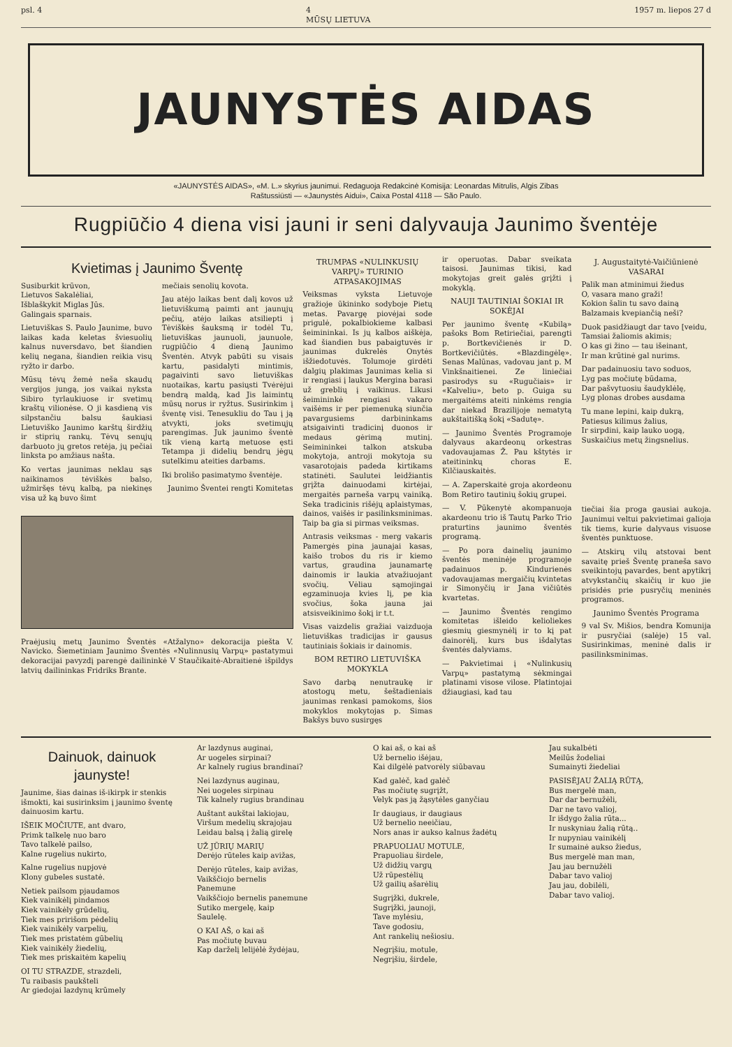psl. 4 4
MŪSŲ LIETUVA 1957 m. liepos 27 d
JAUNYSTĖS AIDAS
«JAUNYSTĖS AIDAS», «M. L.» skyrius jaunimui. Redaguoja Redakcinė Komisija: Leonardas Mitrulis, Algis Zibas
Raštussiūsti — «Jaunystės Aidui», Caixa Postal 4118 — São Paulo.
Rugpiūčio 4 diena visi jauni ir seni dalyvauja Jaunimo šventėje
Kvietimas į Jaunimo Šventę
Susiburkit krūvon,
Lietuvos Sakalėliai,
Išblaškykit Miglas Jūs.
Galingais sparnais.
Lietuviškas S. Paulo Jaunime, buvo laikas kada keletas šviesuolių kalnus nuversdavo, bet šiandien kelių negana, šiandien reikia visų ryžto ir darbo.
Mūsų tėvų žemė neša skaudų vergijos jungą, jos vaikai nyksta Sibiro tyrlaukiuose ir svetimų kraštų vilionėse. O ji kasdieną vis silpstančiu balsu šaukiasi Lietuviško Jaunimo karštų širdžių ir stiprių rankų. Tėvų senųjų darbuoto jų gretos retėja, jų pečiai linksta po amžiaus našta.
Ko vertas jaunimas neklau sąs naikinamos tėviškės balso, užmiršęs tėvų kalbą, pa niekinęs visa už ką buvo šimt
mečiais senolių kovota.
Jau atėjo laikas bent dalį kovos už lietuviškumą paimti ant jaunųjų pečių, atėjo laikas atsiliepti į Tėviškės šauksmą ir todėl Tu, lietuviškas jaunuoli, jaunuole, rugpiūčio 4 dieną Jaunimo Šventėn. Atvyk pabūti su visais kartu, pasidalyti mintimis, pagaivinti savo lietuviškas nuotaikas, kartu pasiųsti Tvėrėjui bendrą maldą, kad Jis laimintų mūsų norus ir ryžtus. Susirinkim į šventę visi. Tenesukliu do Tau į ją atvykti, joks svetimųjų parengimas. Juk jaunimo šventė tik vieną kartą metuose ęsti Tetampa ji didelių bendrų jėgų sutelkimu ateities darbams.
Iki brolišo pasimatymo šventėje.
Jaunimo Šventei rengti Komitetas
Praėjusių metų Jaunimo Šventės «Atžalyno» dekoracija piešta V. Navicko. Šiemetiniam Jaunimo Šventės «Nulinnusių Varpų» pastatymui dekoracijai pavyzdį parengė dailininkė V Staučikaitė-Abraitienė išpildys latvių dailininkas Fridriks Brante.
TRUMPAS «NULINKUSIŲ VARPŲ» TURINIO ATPASAKOJIMAS
Veiksmas vyksta Lietuvoje gražioje ūkininko sodyboje Pietų metas. Pavargę piovėjai sode prigulė, pokalbiokieme kalbasi šeimininkai. Is jų kalbos aiškėja, kad šiandien bus pabaigtuvės ir jaunimas dukrelės Onytės išžiedotuvės. Tolumoje girdėti dalgių plakimas Jaunimas kelia si ir rengiasi į laukus Mergina barasi už greblių į vaikinus. Likusi šeimininkė rengiasi vakaro vaišėms ir per piemenuką siunčia pavargusiems darbininkams atsigaivinti tradicinį duonos ir medaus gėrimą mutinį. Seimininkei talkon atskuba mokytoja, antroji mokytoja su vasarotojais padeda kirtikams statinėti. Saulutei leidžiantis grįžta dainuodami kirtėjai, mergaitės parneša varpų vainiką. Seka tradicinis rišėjų aplaistymas, dainos, vaišės ir pasilinksminimas. Taip ba gia si pirmas veiksmas.
Antrasis veiksmas - merg vakaris Pamergės pina jaunajai kasas, kaišo trobos du ris ir kiemo vartus, graudina jaunamartę dainomis ir laukia atvažiuojant svočių. Vėliau sąmojingai egzaminuoja kvies lį, pe kia svočius, šoka jauna jai atsisveikinimo šokį ir t.t.
Visas vaizdelis gražiai vaizduoja lietuviškas tradicijas ir gausus tautiniais šokiais ir dainomis.
BOM RETIRO LIETUVIŠKA MOKYKLA
Savo darbą nenutraukę ir atostogų metu, šeštadieniais jaunimas renkasi pamokoms, šios mokyklos mokytojas p. Simas Bakšys buvo susirgęs
ir operuotas. Dabar sveikata taisosi. Jaunimas tikisi, kad mokytojas greit galės grįžti į mokyklą.
NAUJI TAUTINIAI ŠOKIAI IR SOKĖJAI
Per jaunimo šventę «Kubilą» pašoks Bom Retiriečiai, parengti p. Bortkevičienės ir D. Bortkevičiūtės. «Blazdingėlę». Senas Malūnas, vadovau jant p. M Vinkšnaitienei. Ze liniečiai pasirodys su «Rugučiais» ir «Kalveliu», beto p. Guiga su mergaitėms ateiti ninkėms rengia dar niekad Brazilijoje nematytą aukštaitišką šokį «Sadutę».
— Jaunimo Šventės Programoje dalyvaus akardeonų orkestras vadovaujamas Ž. Pau kštytės ir ateitininkų choras E. Kilčiauskaitės.
— A. Zaperskaitė groja akordeonu Bom Retiro tautinių šokių grupei.
— V. Pūkenytė akompanuoja akardeonu trio iš Tautų Parko Trio praturtins jaunimo šventės programą.
— Po pora dainelių jaunimo šventės meninėje programoje padainuos p. Kindurienės vadovaujamas mergaičių kvintetas ir Simonyčių ir Jana vičiūtės kvartetas.
— Jaunimo Šventės rengimo komitetas išleido kelioliekes giesmių giesmynėlį ir to kį pat dainorėlį, kurs bus išdalytas šventės dalyviams.
— Pakvietimai į «Nulinkusių Varpų» pastatymą sėkmingai platinami visose vilose. Platintojai džiaugiasi, kad tau
J. Augustaitytė-Vaičiūnienė
VASARAI
Palik man atminimui žiedus
O, vasara mano graži!
Kokion šalin tu savo dainą
Balzamais kvepiančią neši?
Duok pasidžiaugt dar tavo [veidu,
Tamsiai žaliomis akimis;
O kas gi žino — tau išeinant,
Ir man krūtinė gal nurims.
Dar padainuosiu tavo soduos,
Lyg pas močiutę būdama,
Dar pašvytuosiu šaudyklėlę,
Lyg plonas drobes ausdama
Tu mane lepini, kaip dukrą,
Patiesus kilimus žalius,
Ir sirpdini, kaip lauko uogą,
Suskaičius metų žingsnelius.
tiečiai šia proga gausiai aukoja. Jaunimui veltui pakvietimai galioja tik tiems, kurie dalyvaus visuose šventės punktuose.
— Atskirų vilų atstovai bent savaitę prieš Šventę praneša savo sveikintojų pavardes, bent apytikrį atvykstančių skaičių ir kuo jie prisidės prie pusryčių meninės programos.
Jaunimo Šventės Programa
9 val Sv. Mišios, bendra Komunija ir pusryčiai (salėje) 15 val. Susirinkimas, meninė dalis ir pasilinksminimas.
Dainuok, dainuok jaunyste!
Jaunime, šias dainas iš-ikirpk ir stenkis išmokti, kai susirinksim į jaunimo šventę dainuosim kartu.
IŠEIK MOČIUTE, ant dvaro,
Primk talkelę nuo baro
Tavo talkelė pailso,
Kalne rugelius nukirto,
Kalne rugelius nupjovė
Klony gubeles sustatė.
Netiek pailsom pjaudamos
Kiek vainikėlį pindamos
Kiek vainikėly grūdelių,
Tiek mes pririšom pėdelių
Kiek vainikėly varpelių,
Tiek mes pristatėm gūbelių
Kiek vainikėly žiedelių,
Tiek mes priskaitėm kapelių
OI TU STRAZDE, strazdeli,
Tu raibasis paukšteli
Ar giedojai lazdynų krūmely
Ar lazdynus auginai,
Ar uogeles sirpinai?
Ar kalnely rugius brandinai?
Nei lazdynus auginau,
Nei uogeles sirpinau
Tik kalnely rugius brandinau
Auštant aukštai lakiojau,
Viršum medelių skrajojau
Leidau balsą į žalią girelę
UŽ JŪRIŲ MARIŲ
Derėjo rūteles kaip avižas,
Derėjo rūteles, kaip avižas,
Vaikščiojo bernelis
Panemune
Vaikščiojo bernelis panemune
Sutiko mergelę, kaip
Saulelę.
O KAI AŠ, o kai aš
Pas močiutę buvau
Kap darželį lelijėlė žydėjau,
O kai aš, o kai aš
Už bernelio išėjau,
Kai dilgėlė patvorėly siūbavau
Kad galėč, kad galėč
Pas močiutę sugrįžt,
Velyk pas ją žąsytėles ganyčiau
Ir daugiaus, ir daugiaus
Už bernelio neeičiau,
Nors anas ir aukso kalnus žadėtų
PRAPUOLIAU MOTULE,
Prapuoliau širdele,
Už didžių vargų
Už rūpestėlių
Už gailių ašarėlių
Sugrįžki, dukrele,
Sugrįžki, jaunoji,
Tave mylėsiu,
Tave godosiu,
Ant rankelių nešiosiu.
Negrįšiu, motule,
Negrįšiu, širdele,
Jau sukalbėti
Meilūs žodeliai
Sumainyti žiedeliai
PASISĖJAU ŽALIĄ RŪTĄ,
Bus mergelė man,
Dar dar bernužėli,
Dar ne tavo valioj,
Ir išdygo žalia rūta...
Ir nuskyniau žalią rūtą..
Ir nupyniau vainikėlį
Ir sumainė aukso žiedus,
Bus mergelė man man,
Jau jau bernužėli
Dabar tavo valioj
Jau jau, dobilėli,
Dabar tavo valioj.